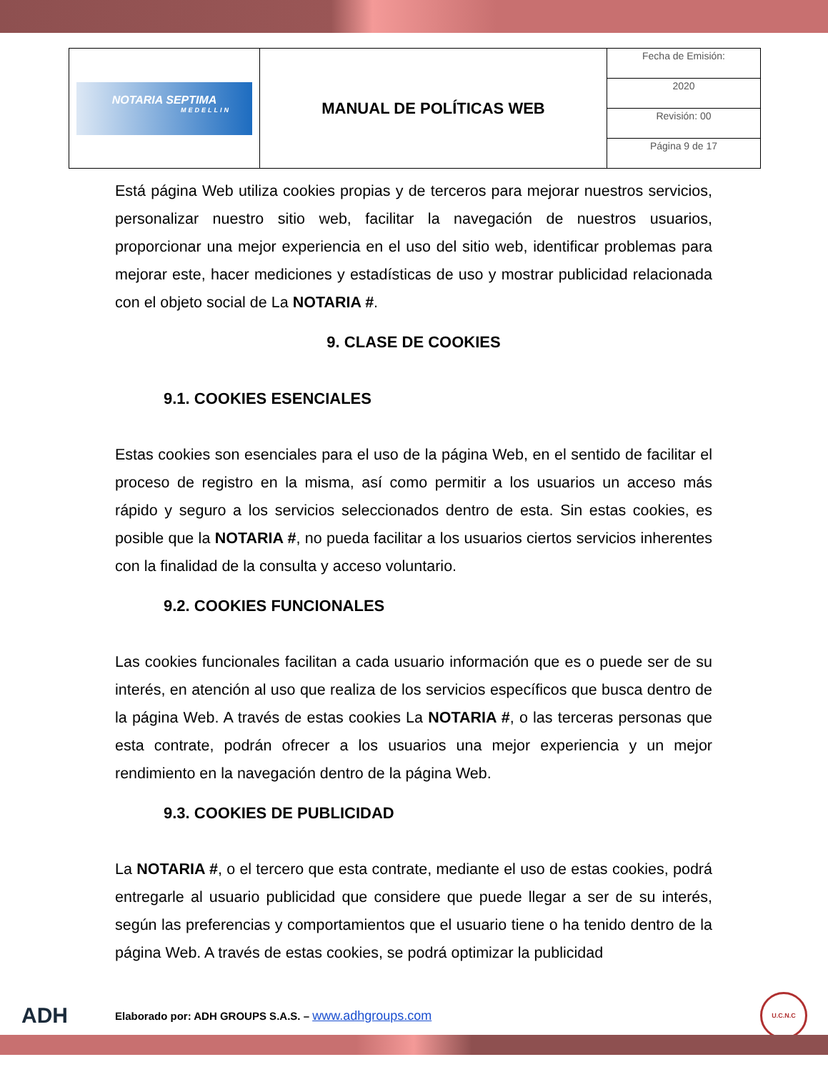| NOTARIA SEPTIMA MEDELLIN | MANUAL DE POLÍTICAS WEB | Fecha de Emisión: |
| | | 2020 |
| | | Revisión: 00 |
| | | Página 9 de 17 |
Está página Web utiliza cookies propias y de terceros para mejorar nuestros servicios, personalizar nuestro sitio web, facilitar la navegación de nuestros usuarios, proporcionar una mejor experiencia en el uso del sitio web, identificar problemas para mejorar este, hacer mediciones y estadísticas de uso y mostrar publicidad relacionada con el objeto social de La NOTARIA #.
9. CLASE DE COOKIES
9.1. COOKIES ESENCIALES
Estas cookies son esenciales para el uso de la página Web, en el sentido de facilitar el proceso de registro en la misma, así como permitir a los usuarios un acceso más rápido y seguro a los servicios seleccionados dentro de esta. Sin estas cookies, es posible que la NOTARIA #, no pueda facilitar a los usuarios ciertos servicios inherentes con la finalidad de la consulta y acceso voluntario.
9.2. COOKIES FUNCIONALES
Las cookies funcionales facilitan a cada usuario información que es o puede ser de su interés, en atención al uso que realiza de los servicios específicos que busca dentro de la página Web. A través de estas cookies La NOTARIA #, o las terceras personas que esta contrate, podrán ofrecer a los usuarios una mejor experiencia y un mejor rendimiento en la navegación dentro de la página Web.
9.3. COOKIES DE PUBLICIDAD
La NOTARIA #, o el tercero que esta contrate, mediante el uso de estas cookies, podrá entregarle al usuario publicidad que considere que puede llegar a ser de su interés, según las preferencias y comportamientos que el usuario tiene o ha tenido dentro de la página Web. A través de estas cookies, se podrá optimizar la publicidad
ADH
Elaborado por: ADH GROUPS S.A.S. – www.adhgroups.com
U.C.N.C